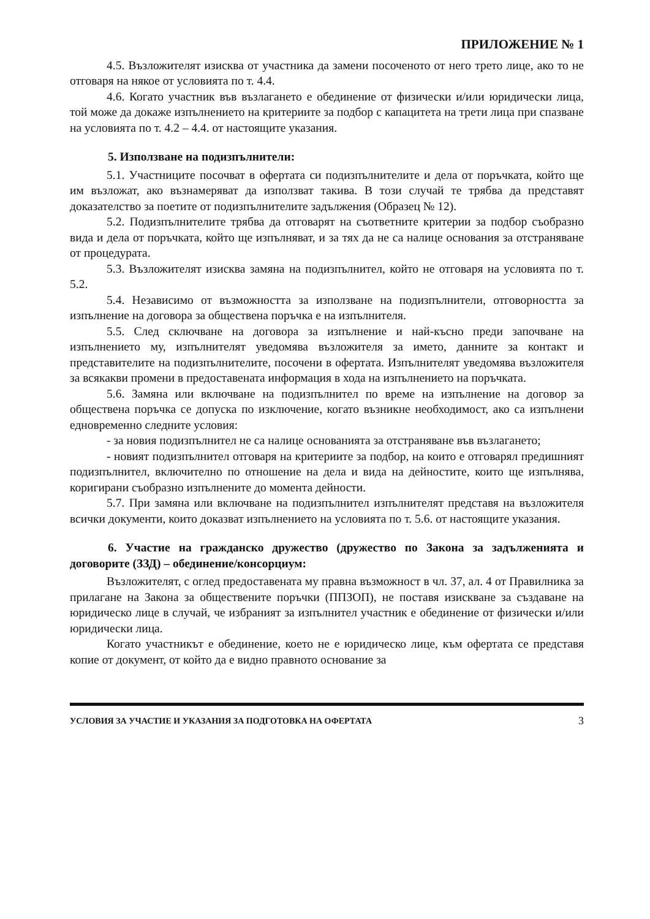ПРИЛОЖЕНИЕ № 1
4.5. Възложителят изисква от участника да замени посоченото от него трето лице, ако то не отговаря на някое от условията по т. 4.4.
4.6. Когато участник във възлагането е обединение от физически и/или юридически лица, той може да докаже изпълнението на критериите за подбор с капацитета на трети лица при спазване на условията по т. 4.2 – 4.4. от настоящите указания.
5. Използване на подизпълнители:
5.1. Участниците посочват в офертата си подизпълнителите и дела от поръчката, който ще им възложат, ако възнамеряват да използват такива. В този случай те трябва да представят доказателство за поетите от подизпълнителите задължения (Образец № 12).
5.2. Подизпълнителите трябва да отговарят на съответните критерии за подбор съобразно вида и дела от поръчката, който ще изпълняват, и за тях да не са налице основания за отстраняване от процедурата.
5.3. Възложителят изисква замяна на подизпълнител, който не отговаря на условията по т. 5.2.
5.4. Независимо от възможността за използване на подизпълнители, отговорността за изпълнение на договора за обществена поръчка е на изпълнителя.
5.5. След сключване на договора за изпълнение и най-късно преди започване на изпълнението му, изпълнителят уведомява възложителя за името, данните за контакт и представителите на подизпълнителите, посочени в офертата. Изпълнителят уведомява възложителя за всякакви промени в предоставената информация в хода на изпълнението на поръчката.
5.6. Замяна или включване на подизпълнител по време на изпълнение на договор за обществена поръчка се допуска по изключение, когато възникне необходимост, ако са изпълнени едновременно следните условия:
- за новия подизпълнител не са налице основанията за отстраняване във възлагането;
- новият подизпълнител отговаря на критериите за подбор, на които е отговарял предишният подизпълнител, включително по отношение на дела и вида на дейностите, които ще изпълнява, коригирани съобразно изпълнените до момента дейности.
5.7. При замяна или включване на подизпълнител изпълнителят представя на възложителя всички документи, които доказват изпълнението на условията по т. 5.6. от настоящите указания.
6. Участие на гражданско дружество (дружество по Закона за задълженията и договорите (ЗЗД) – обединение/консорциум:
Възложителят, с оглед предоставената му правна възможност в чл. 37, ал. 4 от Правилника за прилагане на Закона за обществените поръчки (ППЗОП), не поставя изискване за създаване на юридическо лице в случай, че избраният за изпълнител участник е обединение от физически и/или юридически лица.
Когато участникът е обединение, което не е юридическо лице, към офертата се представя копие от документ, от който да е видно правното основание за
УСЛОВИЯ ЗА УЧАСТИЕ И УКАЗАНИЯ ЗА ПОДГОТОВКА НА ОФЕРТАТА 3